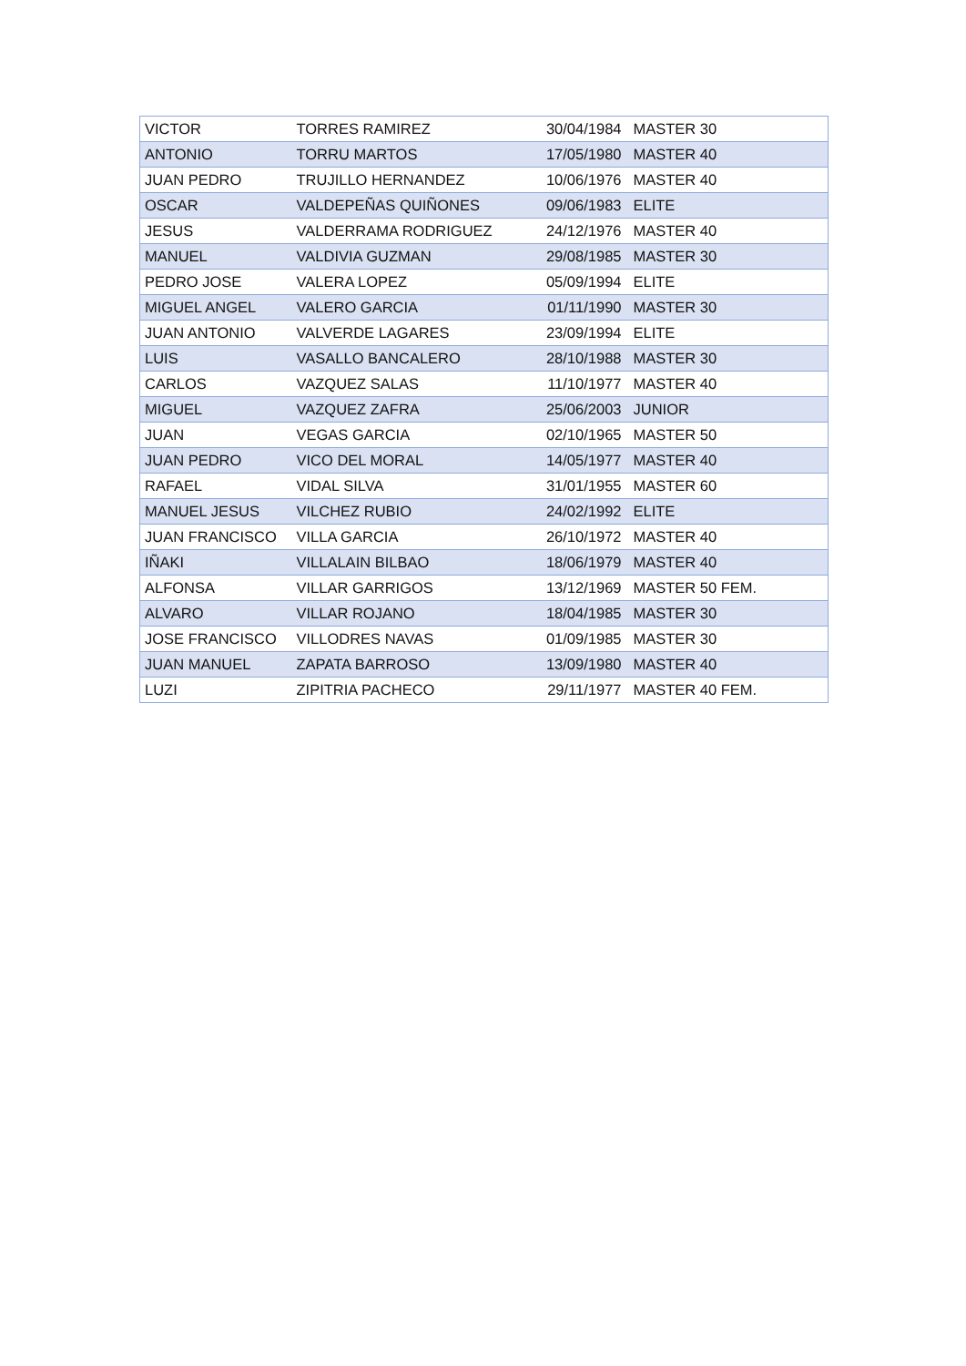| VICTOR | TORRES RAMIREZ | 30/04/1984 | MASTER 30 |
| ANTONIO | TORRU MARTOS | 17/05/1980 | MASTER 40 |
| JUAN PEDRO | TRUJILLO HERNANDEZ | 10/06/1976 | MASTER 40 |
| OSCAR | VALDEPEÑAS QUIÑONES | 09/06/1983 | ELITE |
| JESUS | VALDERRAMA RODRIGUEZ | 24/12/1976 | MASTER 40 |
| MANUEL | VALDIVIA GUZMAN | 29/08/1985 | MASTER 30 |
| PEDRO JOSE | VALERA LOPEZ | 05/09/1994 | ELITE |
| MIGUEL ANGEL | VALERO GARCIA | 01/11/1990 | MASTER 30 |
| JUAN ANTONIO | VALVERDE LAGARES | 23/09/1994 | ELITE |
| LUIS | VASALLO BANCALERO | 28/10/1988 | MASTER 30 |
| CARLOS | VAZQUEZ SALAS | 11/10/1977 | MASTER 40 |
| MIGUEL | VAZQUEZ ZAFRA | 25/06/2003 | JUNIOR |
| JUAN | VEGAS GARCIA | 02/10/1965 | MASTER 50 |
| JUAN PEDRO | VICO DEL MORAL | 14/05/1977 | MASTER 40 |
| RAFAEL | VIDAL SILVA | 31/01/1955 | MASTER 60 |
| MANUEL JESUS | VILCHEZ RUBIO | 24/02/1992 | ELITE |
| JUAN FRANCISCO | VILLA GARCIA | 26/10/1972 | MASTER 40 |
| IÑAKI | VILLALAIN BILBAO | 18/06/1979 | MASTER 40 |
| ALFONSA | VILLAR GARRIGOS | 13/12/1969 | MASTER 50 FEM. |
| ALVARO | VILLAR ROJANO | 18/04/1985 | MASTER 30 |
| JOSE FRANCISCO | VILLODRES NAVAS | 01/09/1985 | MASTER 30 |
| JUAN MANUEL | ZAPATA BARROSO | 13/09/1980 | MASTER 40 |
| LUZI | ZIPITRIA PACHECO | 29/11/1977 | MASTER 40 FEM. |